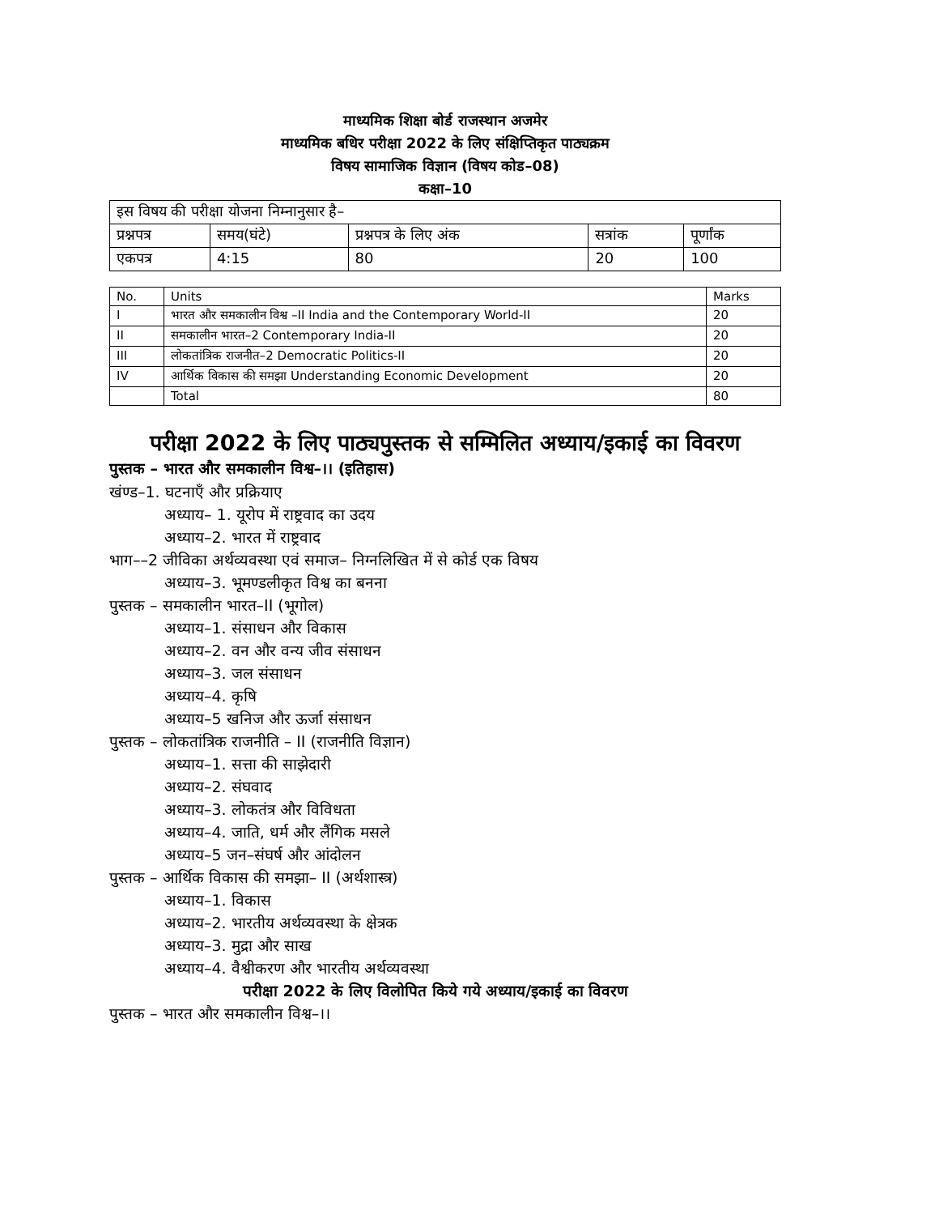माध्यमिक शिक्षा बोर्ड राजस्थान अजमेर
माध्यमिक बधिर परीक्षा 2022 के लिए संक्षिप्तिकृत पाठ्यक्रम
विषय सामाजिक विज्ञान (विषय कोड–08)
कक्षा–10
| इस विषय की परीक्षा योजना निम्नानुसार है– | | | | |
| प्रश्नपत्र | समय(घंटे) | प्रश्नपत्र के लिए अंक | सत्रांक | पूर्णांक |
| एकपत्र | 4:15 | 80 | 20 | 100 |
| No. | Units | Marks |
| I | भारत और समकालीन विश्व –II India and the Contemporary World-II | 20 |
| II | समकालीन भारत–2 Contemporary India-II | 20 |
| III | लोकतांत्रिक राजनीत–2 Democratic Politics-II | 20 |
| IV | आर्थिक विकास की समझा Understanding Economic Development | 20 |
| | Total | 80 |
परीक्षा 2022 के लिए पाठ्यपुस्तक से सम्मिलित अध्याय/इकाई का विवरण
पुस्तक – भारत और समकालीन विश्व–।। (इतिहास)
खंण्ड–1. घटनाएँ और प्रक्रियाए
अध्याय– 1. यूरोप में राष्ट्रवाद का उदय
अध्याय–2. भारत में राष्ट्रवाद
भाग––2 जीविका अर्थव्यवस्था एवं समाज– निग्नलिखित में से कोर्ड एक विषय
अध्याय–3. भूमण्डलीकृत विश्व का बनना
पुस्तक – समकालीन भारत–II (भूगोल)
अध्याय–1. संसाधन और विकास
अध्याय–2. वन और वन्य जीव संसाधन
अध्याय–3. जल संसाधन
अध्याय–4. कृषि
अध्याय–5 खनिज और ऊर्जा संसाधन
पुस्तक – लोकतांत्रिक राजनीति – II (राजनीति विज्ञान)
अध्याय–1. सत्ता की साझेदारी
अध्याय–2. संघवाद
अध्याय–3. लोकतंत्र और विविधता
अध्याय–4. जाति, धर्म और लैंगिक मसले
अध्याय–5 जन–संघर्ष और आंदोलन
पुस्तक – आर्थिक विकास की समझा– II (अर्थशास्त्र)
अध्याय–1. विकास
अध्याय–2. भारतीय अर्थव्यवस्था के क्षेत्रक
अध्याय–3. मुद्रा और साख
अध्याय–4. वैश्वीकरण और भारतीय अर्थव्यवस्था
परीक्षा 2022 के लिए विलोपित किये गये अध्याय/इकाई का विवरण
पुस्तक – भारत और समकालीन विश्व–।।